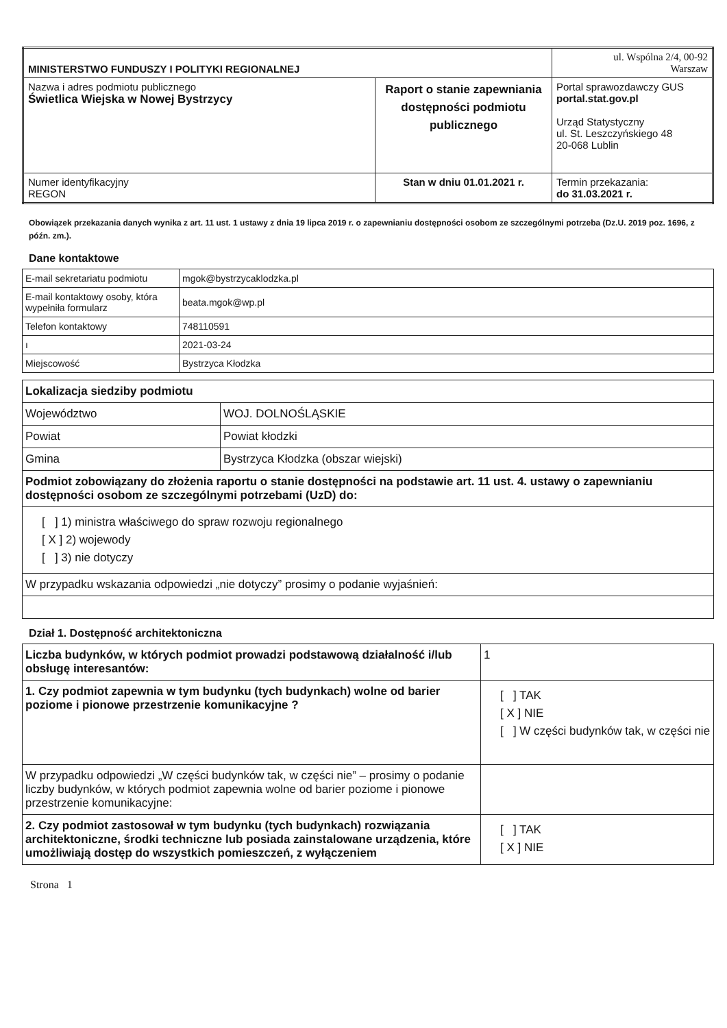| MINISTERSTWO FUNDUSZY I POLITYKI REGIONALNEJ | | ul. Wspólna 2/4, 00-92 Warszaw |
| Nazwa i adres podmiotu publicznego Świetlica Wiejska w Nowej Bystrzycy | Raport o stanie zapewniania dostępności podmiotu publicznego | Portal sprawozdawczy GUS portal.stat.gov.pl Urząd Statystyczny ul. St. Leszczyńskiego 48 20-068 Lublin |
| Numer identyfikacyjny REGON | Stan w dniu 01.01.2021 r. | Termin przekazania: do 31.03.2021 r. |
Obowiązek przekazania danych wynika z art. 11 ust. 1 ustawy z dnia 19 lipca 2019 r. o zapewnianiu dostępności osobom ze szczególnymi potrzeba (Dz.U. 2019 poz. 1696, z późn. zm.).
Dane kontaktowe
| E-mail sekretariatu podmiotu | mgok@bystrzycaklodzka.pl |
| E-mail kontaktowy osoby, która wypełniła formularz | beata.mgok@wp.pl |
| Telefon kontaktowy | 748110591 |
| ı | 2021-03-24 |
| Miejscowość | Bystrzyca Kłodzka |
| Lokalizacja siedziby podmiotu | |
| Województwo | WOJ. DOLNOŚLĄSKIE |
| Powiat | Powiat kłodzki |
| Gmina | Bystrzyca Kłodzka (obszar wiejski) |
| Podmiot zobowiązany do złożenia raportu o stanie dostępności na podstawie art. 11 ust. 4. ustawy o zapewnianiu dostępności osobom ze szczególnymi potrzebami (UzD) do: | |
| [ ] 1) ministra właściwego do spraw rozwoju regionalnego [ X ] 2) wojewody [ ] 3) nie dotyczy | |
| W przypadku wskazania odpowiedzi „nie dotyczy” prosimy o podanie wyjaśnień: | |
Dział 1. Dostępność architektoniczna
| Liczba budynków, w których podmiot prowadzi podstawową działalność i/lub obsługę interesantów: | 1 |
| 1. Czy podmiot zapewnia w tym budynku (tych budynkach) wolne od barier poziome i pionowe przestrzenie komunikacyjne ? | [ ] TAK [ X ] NIE [ ] W części budynków tak, w części nie |
| W przypadku odpowiedzi „W części budynków tak, w części nie” – prosimy o podanie liczby budynków, w których podmiot zapewnia wolne od barier poziome i pionowe przestrzenie komunikacyjne: | |
| 2. Czy podmiot zastosował w tym budynku (tych budynkach) rozwiązania architektoniczne, środki techniczne lub posiada zainstalowane urządzenia, które umożliwiają dostęp do wszystkich pomieszczeń, z wyłączeniem | [ ] TAK [ X ] NIE |
Strona 1